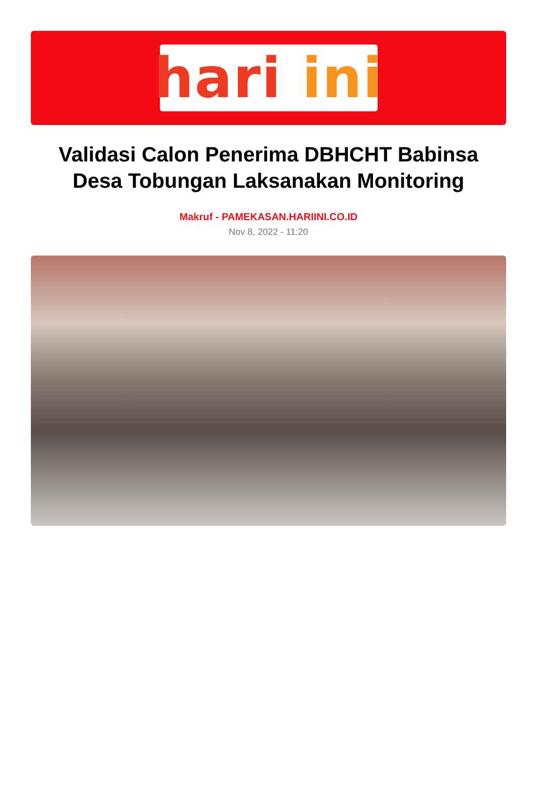hari ini
Validasi Calon Penerima DBHCHT Babinsa Desa Tobungan Laksanakan Monitoring
Makruf - PAMEKASAN.HARIINI.CO.ID
Nov 8, 2022 - 11:20